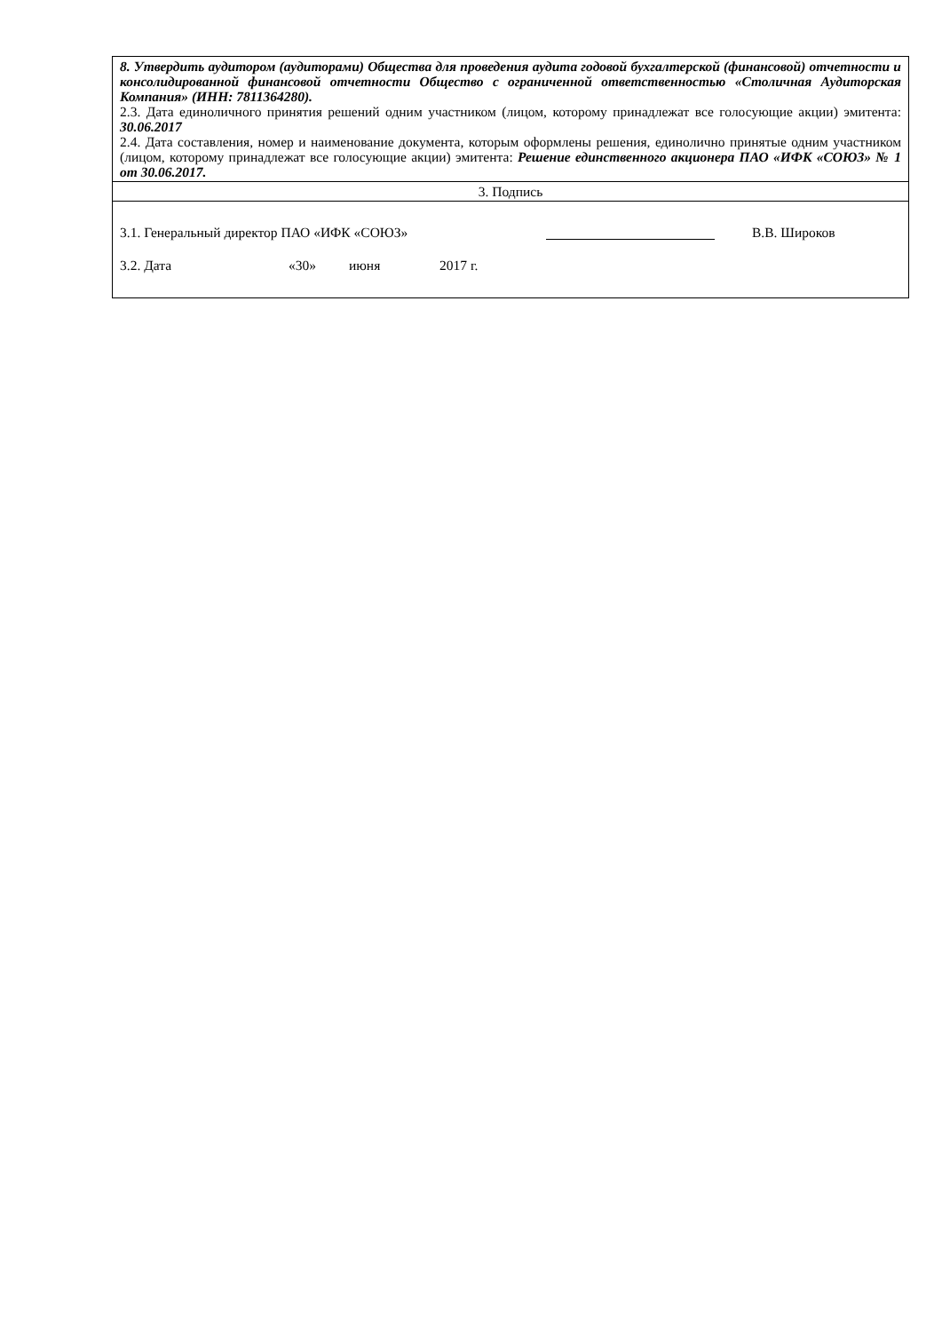| 8. Утвердить аудитором (аудиторами) Общества для проведения аудита годовой бухгалтерской (финансовой) отчетности и консолидированной финансовой отчетности Общество с ограниченной ответственностью «Столичная Аудиторская Компания» (ИНН: 7811364280). 2.3. Дата единоличного принятия решений одним участником (лицом, которому принадлежат все голосующие акции) эмитента: 30.06.2017 2.4. Дата составления, номер и наименование документа, которым оформлены решения, единолично принятые одним участником (лицом, которому принадлежат все голосующие акции) эмитента: Решение единственного акционера ПАО «ИФК «СОЮЗ» № 1 от 30.06.2017. |
| 3. Подпись |
| 3.1. Генеральный директор ПАО «ИФК «СОЮЗ» В.В. Широков 3.2. Дата «30» июня 2017 г. |